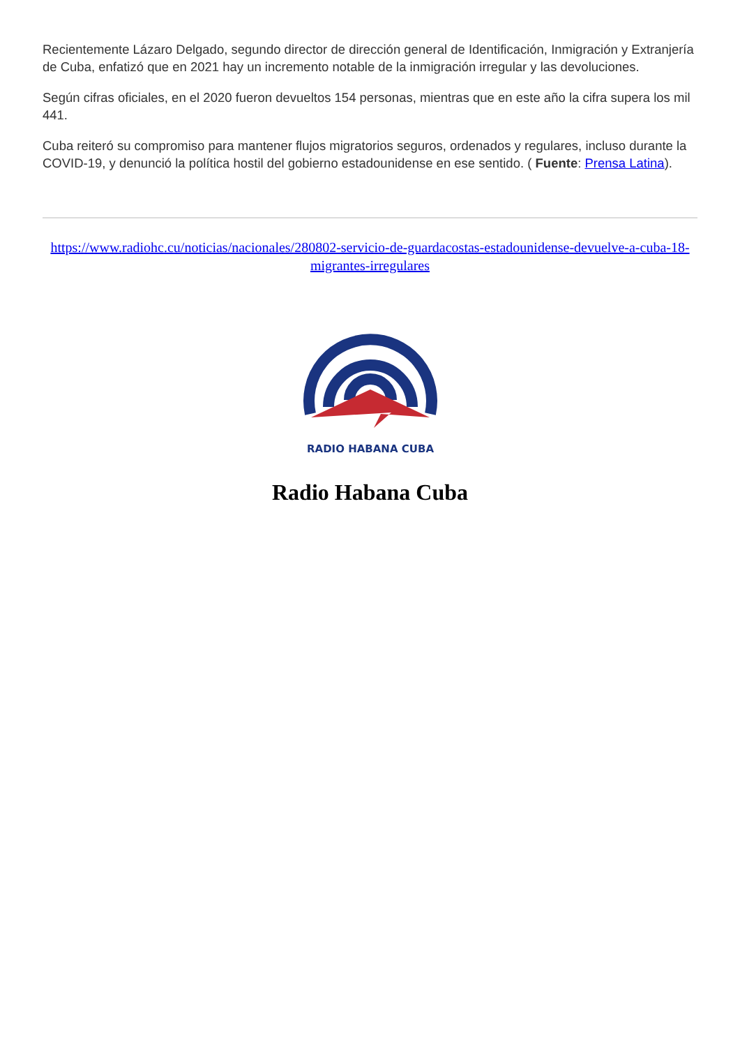Recientemente Lázaro Delgado, segundo director de dirección general de Identificación, Inmigración y Extranjería de Cuba, enfatizó que en 2021 hay un incremento notable de la inmigración irregular y las devoluciones.
Según cifras oficiales, en el 2020 fueron devueltos 154 personas, mientras que en este año la cifra supera los mil 441.
Cuba reiteró su compromiso para mantener flujos migratorios seguros, ordenados y regulares, incluso durante la COVID-19, y denunció la política hostil del gobierno estadounidense en ese sentido. ( Fuente: Prensa Latina).
https://www.radiohc.cu/noticias/nacionales/280802-servicio-de-guardacostas-estadounidense-devuelve-a-cuba-18-migrantes-irregulares
RADIO HABANA CUBA
Radio Habana Cuba